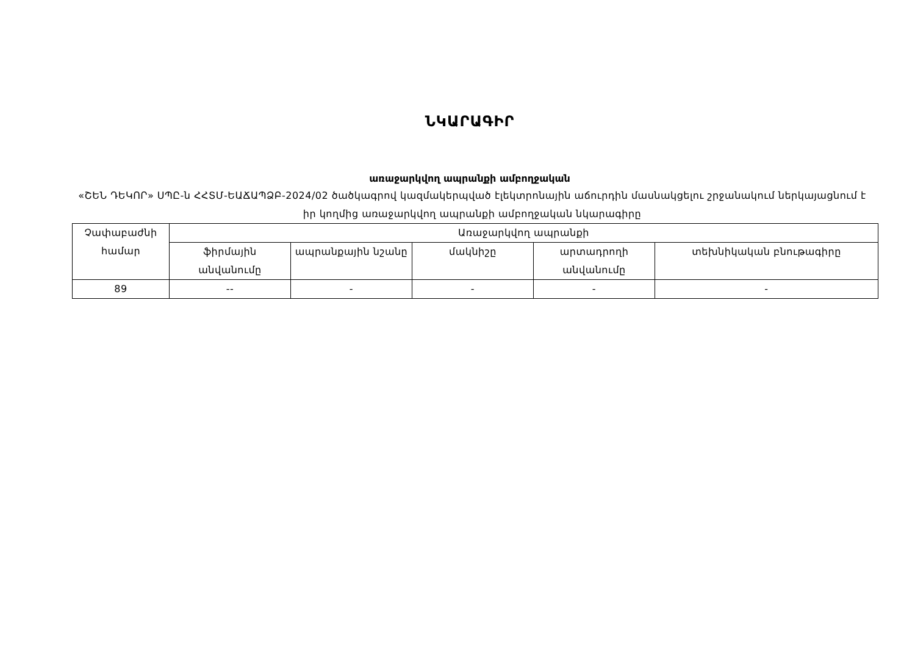ՆԿԱՐԱԳԻՐ
առաջարկվող ապրանքի ամբողջական
«ՇԵՆ ԴԵԿՈՐ» ՍՊԸ-ն ՀՀՏՄ-ԵԱՃԱՊՁԲ-2024/02 ծածկագրով կազմակերպված էլեկտրոնային աճուրդին մասնակցելու շրջանակում ներկայացնում է իր կողմից առաջարկվող ապրանքի ամբողջական նկարագիրը
| Չափաբաժնի համար | Առաջարկվող ապրանքի | | | | |
| --- | --- | --- | --- | --- | --- |
| | ֆիրմային անվանումը | ապրանքային նշանը | մակնիշը | արտադրողի անվանումը | տեխնիկական բնութագիրը |
| 89 | -- | - | - | - | - |